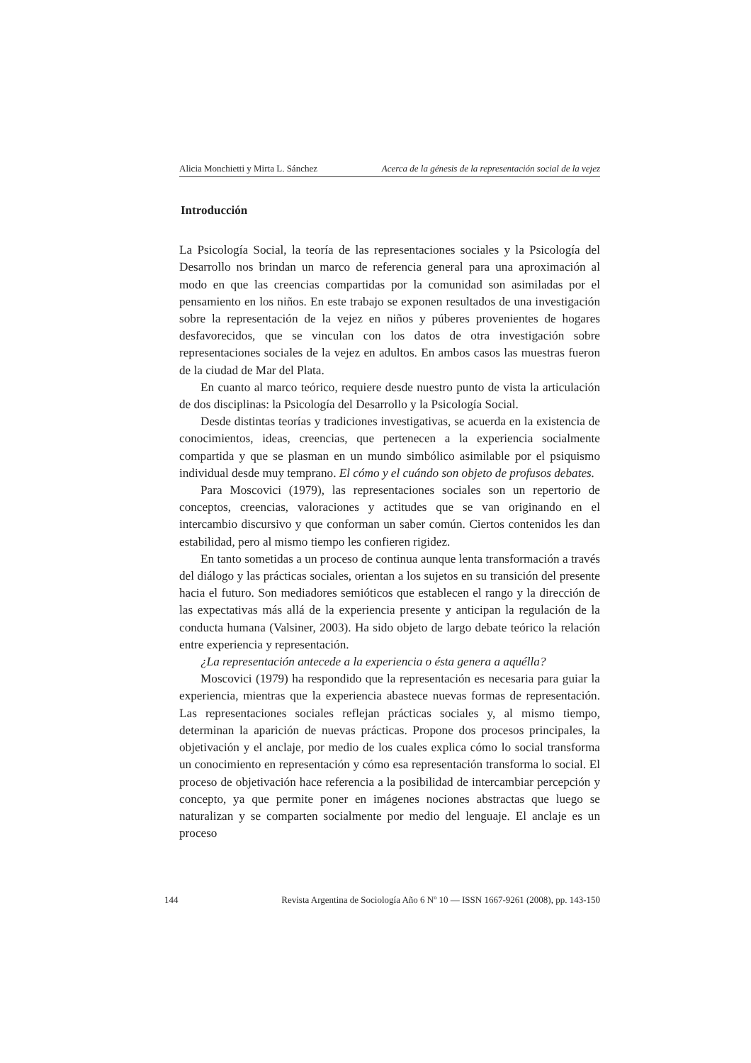Alicia Monchietti y Mirta L. Sánchez Acerca de la génesis de la representación social de la vejez
Introducción
La Psicología Social, la teoría de las representaciones sociales y la Psicología del Desarrollo nos brindan un marco de referencia general para una aproximación al modo en que las creencias compartidas por la comunidad son asimiladas por el pensamiento en los niños. En este trabajo se exponen resultados de una investigación sobre la representación de la vejez en niños y púberes provenientes de hogares desfavorecidos, que se vinculan con los datos de otra investigación sobre representaciones sociales de la vejez en adultos. En ambos casos las muestras fueron de la ciudad de Mar del Plata.
En cuanto al marco teórico, requiere desde nuestro punto de vista la articulación de dos disciplinas: la Psicología del Desarrollo y la Psicología Social.
Desde distintas teorías y tradiciones investigativas, se acuerda en la existencia de conocimientos, ideas, creencias, que pertenecen a la experiencia socialmente compartida y que se plasman en un mundo simbólico asimilable por el psiquismo individual desde muy temprano. El cómo y el cuándo son objeto de profusos debates.
Para Moscovici (1979), las representaciones sociales son un repertorio de conceptos, creencias, valoraciones y actitudes que se van originando en el intercambio discursivo y que conforman un saber común. Ciertos contenidos les dan estabilidad, pero al mismo tiempo les confieren rigidez.
En tanto sometidas a un proceso de continua aunque lenta transformación a través del diálogo y las prácticas sociales, orientan a los sujetos en su transición del presente hacia el futuro. Son mediadores semióticos que establecen el rango y la dirección de las expectativas más allá de la experiencia presente y anticipan la regulación de la conducta humana (Valsiner, 2003). Ha sido objeto de largo debate teórico la relación entre experiencia y representación.
¿La representación antecede a la experiencia o ésta genera a aquélla?
Moscovici (1979) ha respondido que la representación es necesaria para guiar la experiencia, mientras que la experiencia abastece nuevas formas de representación. Las representaciones sociales reflejan prácticas sociales y, al mismo tiempo, determinan la aparición de nuevas prácticas. Propone dos procesos principales, la objetivación y el anclaje, por medio de los cuales explica cómo lo social transforma un conocimiento en representación y cómo esa representación transforma lo social. El proceso de objetivación hace referencia a la posibilidad de intercambiar percepción y concepto, ya que permite poner en imágenes nociones abstractas que luego se naturalizan y se comparten socialmente por medio del lenguaje. El anclaje es un proceso
144 Revista Argentina de Sociología Año 6 Nº 10 — ISSN 1667-9261 (2008), pp. 143-150